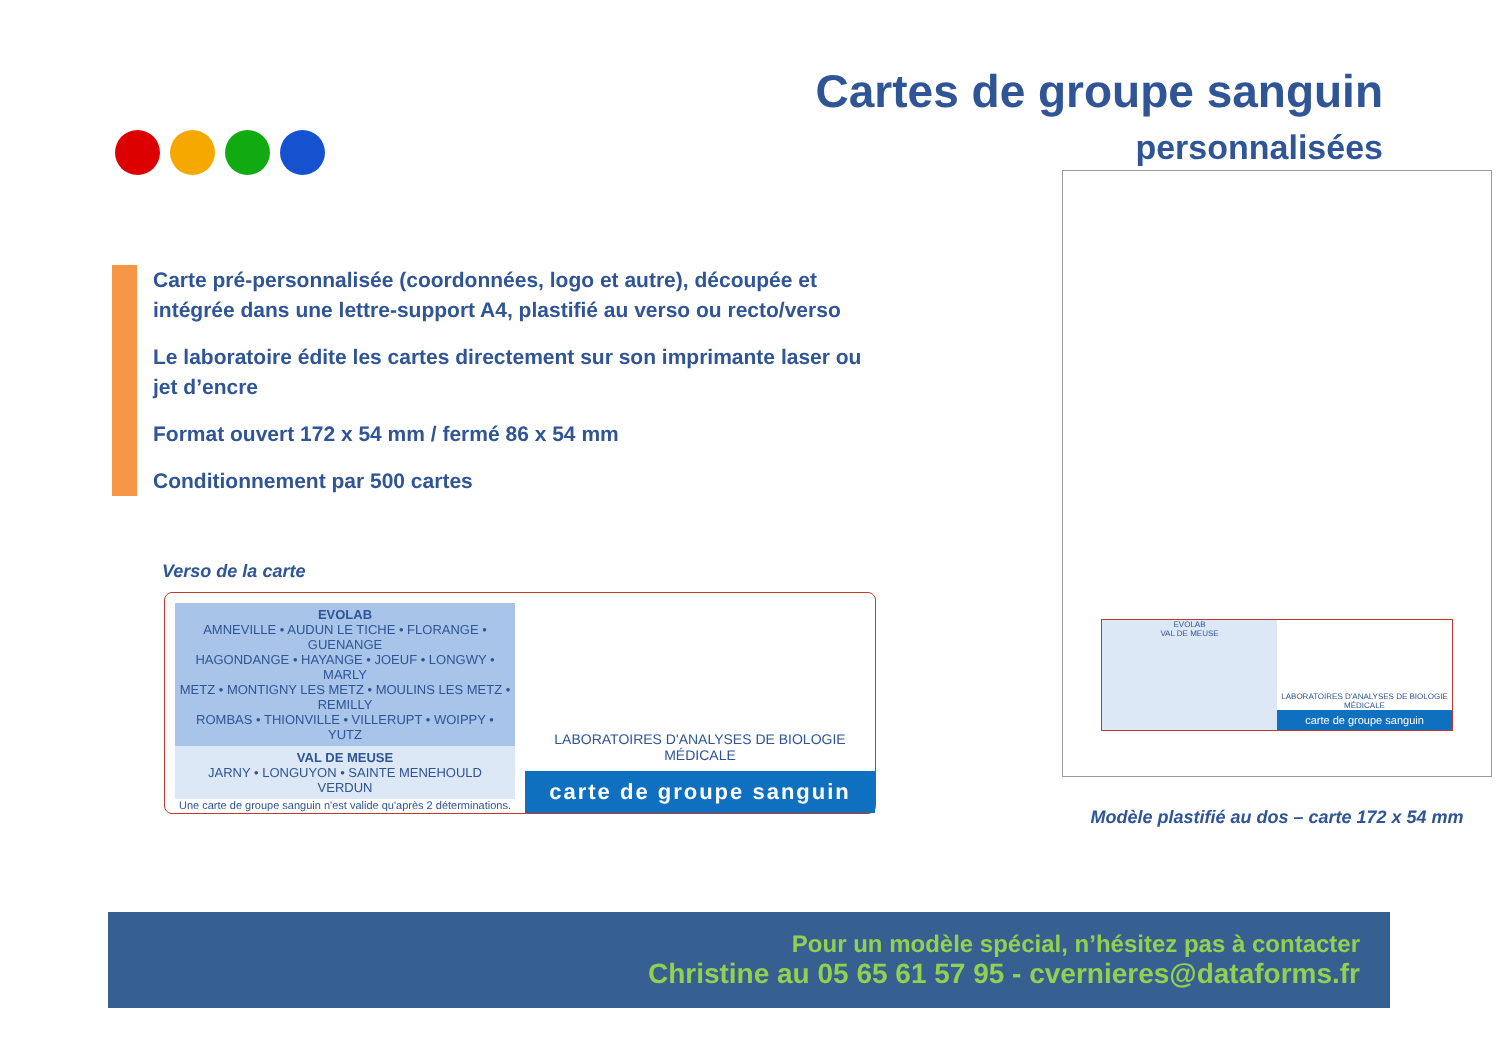Cartes de groupe sanguin
personnalisées
Carte pré-personnalisée (coordonnées, logo et autre), découpée et intégrée dans une lettre-support A4, plastifié au verso ou recto/verso
Le laboratoire édite les cartes directement sur son imprimante laser ou jet d’encre
Format ouvert 172 x 54 mm / fermé 86 x 54 mm
Conditionnement par 500 cartes
Verso de la carte
EVOLAB
AMNEVILLE • AUDUN LE TICHE • FLORANGE • GUENANGE
HAGONDANGE • HAYANGE • JOEUF • LONGWY • MARLY
METZ • MONTIGNY LES METZ • MOULINS LES METZ • REMILLY
ROMBAS • THIONVILLE • VILLERUPT • WOIPPY • YUTZ
VAL DE MEUSE
JARNY • LONGUYON • SAINTE MENEHOULD
VERDUN
Une carte de groupe sanguin n'est valide qu'après 2 déterminations.
LABORATOIRES D'ANALYSES DE BIOLOGIE MÉDICALE
carte de groupe sanguin
EVOLAB
VAL DE MEUSE
LABORATOIRES D'ANALYSES DE BIOLOGIE MÉDICALE
carte de groupe sanguin
Modèle plastifié au dos – carte 172 x 54 mm
Pour un modèle spécial, n’hésitez pas à contacter
Christine au 05 65 61 57 95 - cvernieres@dataforms.fr